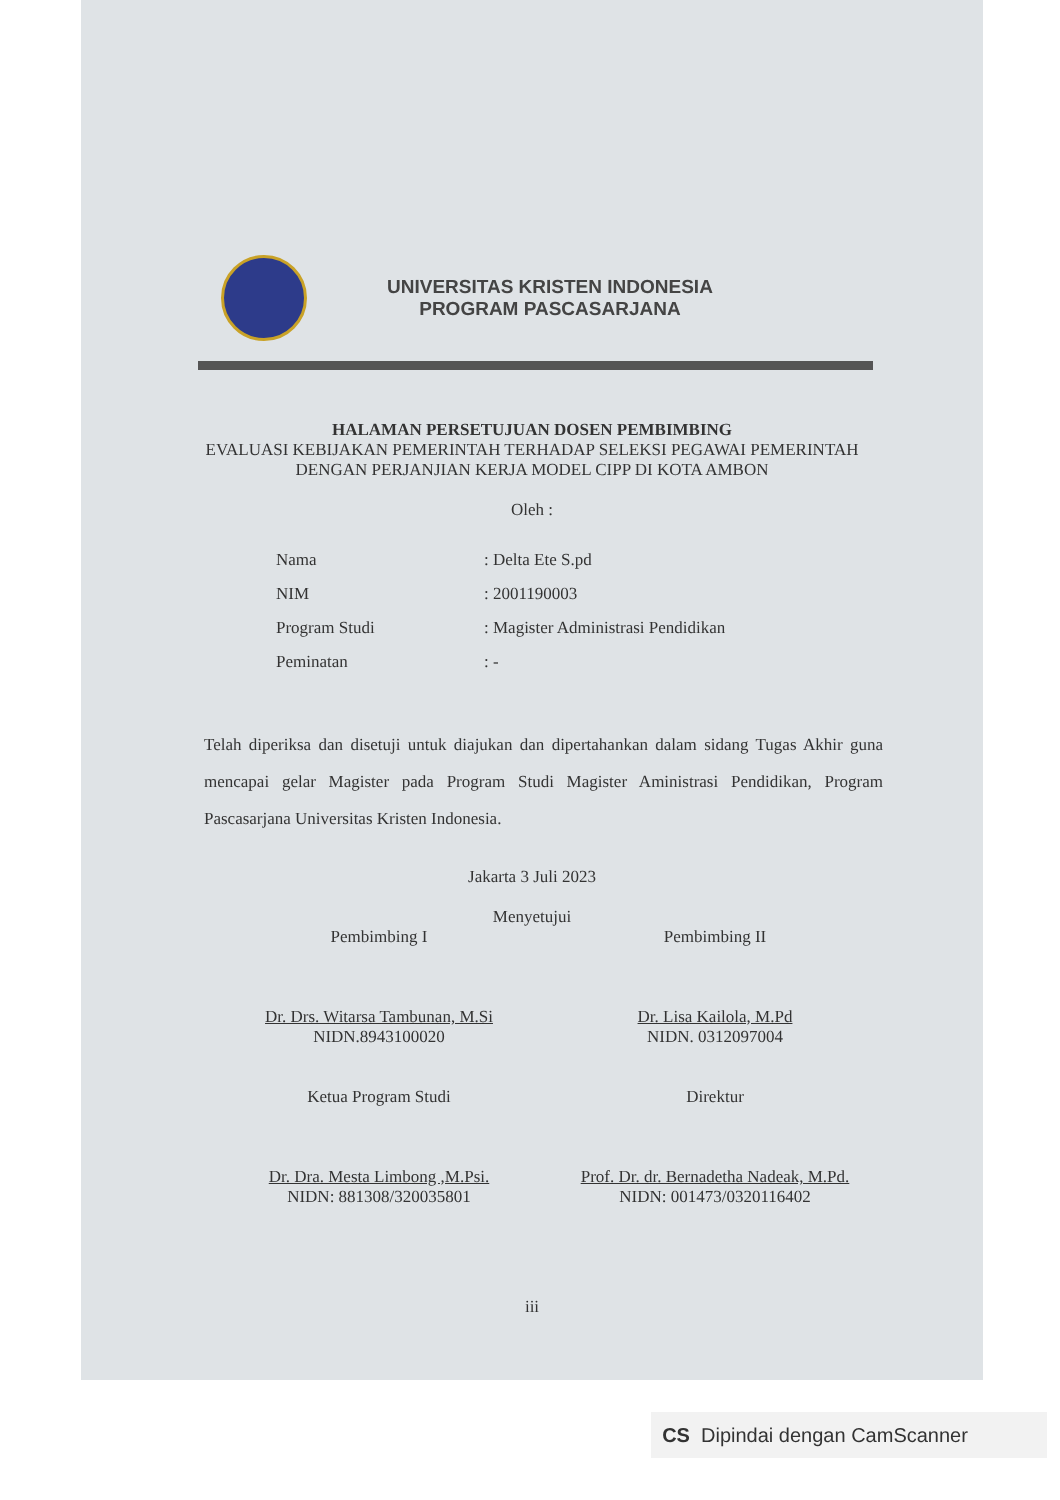UNIVERSITAS KRISTEN INDONESIA
PROGRAM PASCASARJANA
HALAMAN PERSETUJUAN DOSEN PEMBIMBING
EVALUASI KEBIJAKAN PEMERINTAH TERHADAP SELEKSI PEGAWAI PEMERINTAH DENGAN PERJANJIAN KERJA MODEL CIPP DI KOTA AMBON
Oleh :
Nama: Delta Ete S.pd
NIM: 2001190003
Program Studi: Magister Administrasi Pendidikan
Peminatan: -
Telah diperiksa dan disetuji untuk diajukan dan dipertahankan dalam sidang Tugas Akhir guna mencapai gelar Magister pada Program Studi Magister Aministrasi Pendidikan, Program Pascasarjana Universitas Kristen Indonesia.
Jakarta 3 Juli 2023
Menyetujui
Pembimbing I
Dr. Drs. Witarsa Tambunan, M.Si
NIDN.8943100020
Pembimbing II
Dr. Lisa Kailola, M.Pd
NIDN. 0312097004
Ketua Program Studi
Dr. Dra. Mesta Limbong ,M.Psi.
NIDN: 881308/320035801
Direktur
Prof. Dr. dr. Bernadetha Nadeak, M.Pd.
NIDN: 001473/0320116402
iii
CS Dipindai dengan CamScanner